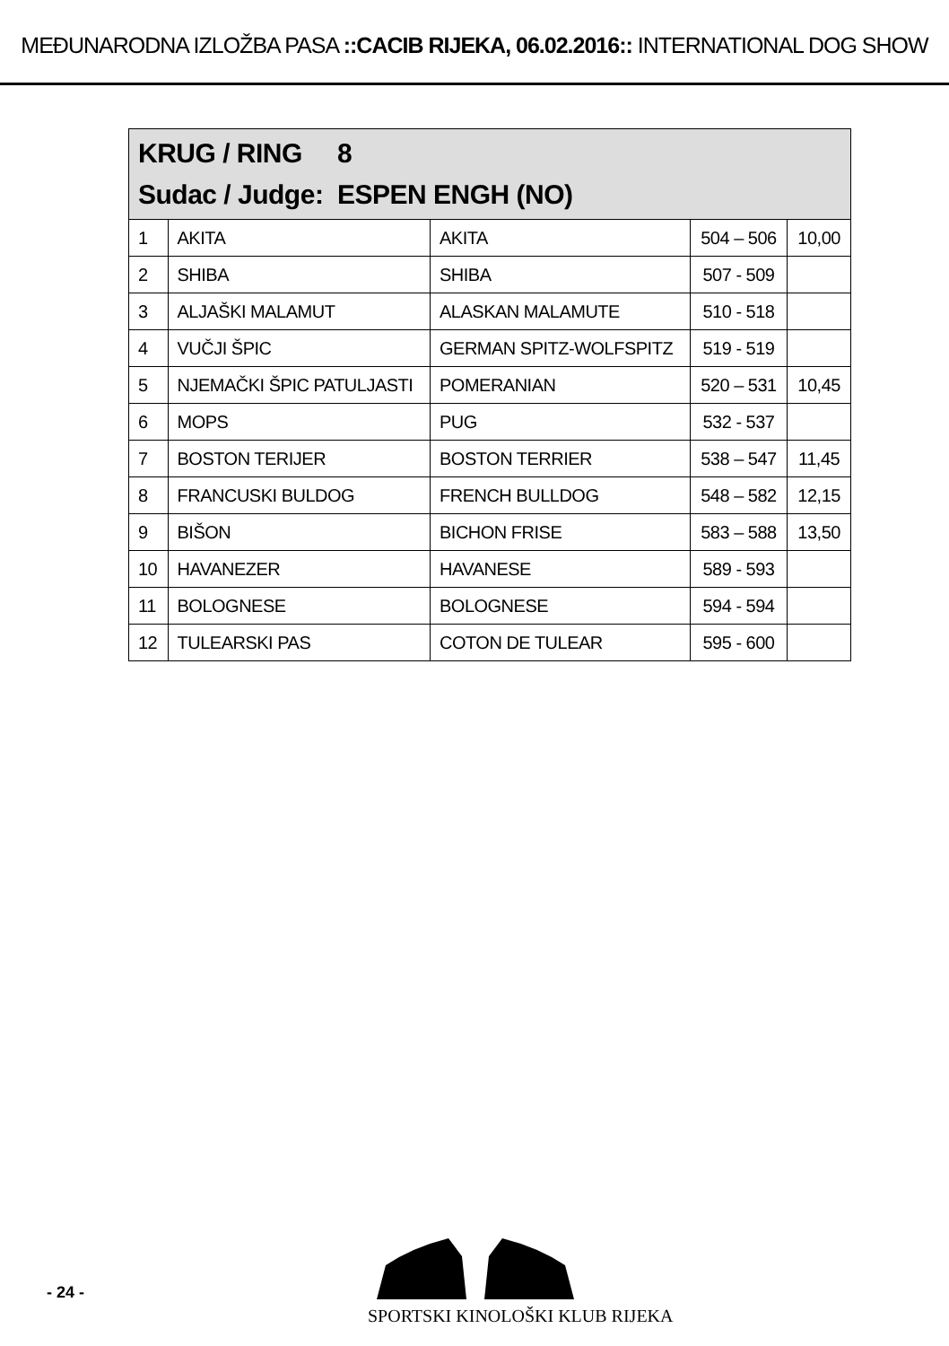MEĐUNARODNA IZLOŽBA PASA ::CACIB RIJEKA, 06.02.2016:: INTERNATIONAL DOG SHOW
| KRUG / RING 8 Sudac / Judge: ESPEN ENGH (NO) | | | | |
| --- | --- | --- | --- | --- |
| 1 | AKITA | AKITA | 504 – 506 | 10,00 |
| 2 | SHIBA | SHIBA | 507 - 509 | |
| 3 | ALJAŠKI MALAMUT | ALASKAN MALAMUTE | 510 - 518 | |
| 4 | VUČJI ŠPIC | GERMAN SPITZ-WOLFSPITZ | 519 - 519 | |
| 5 | NJEMAČKI ŠPIC PATULJASTI | POMERANIAN | 520 – 531 | 10,45 |
| 6 | MOPS | PUG | 532 - 537 | |
| 7 | BOSTON TERIJER | BOSTON TERRIER | 538 – 547 | 11,45 |
| 8 | FRANCUSKI BULDOG | FRENCH BULLDOG | 548 – 582 | 12,15 |
| 9 | BIŠON | BICHON FRISE | 583 – 588 | 13,50 |
| 10 | HAVANEZER | HAVANESE | 589 - 593 | |
| 11 | BOLOGNESE | BOLOGNESE | 594 - 594 | |
| 12 | TULEARSKI PAS | COTON DE TULEAR | 595 - 600 | |
- 24 -
SPORTSKI KINOLOŠKI KLUB RIJEKA